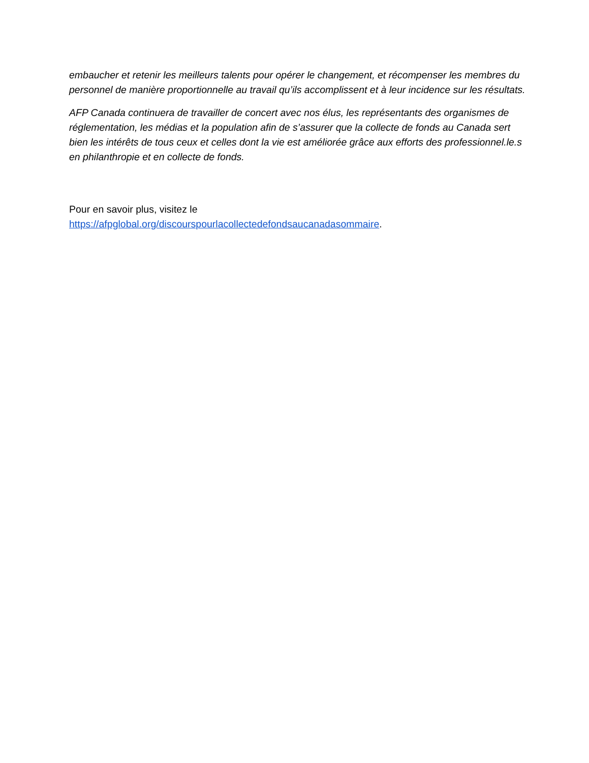embaucher et retenir les meilleurs talents pour opérer le changement, et récompenser les membres du personnel de manière proportionnelle au travail qu’ils accomplissent et à leur incidence sur les résultats.
AFP Canada continuera de travailler de concert avec nos élus, les représentants des organismes de réglementation, les médias et la population afin de s’assurer que la collecte de fonds au Canada sert bien les intérêts de tous ceux et celles dont la vie est améliorée grâce aux efforts des professionnel.le.s en philanthropie et en collecte de fonds.
Pour en savoir plus, visitez le
https://afpglobal.org/discourspourlacollectedefondsaucanadasommaire.